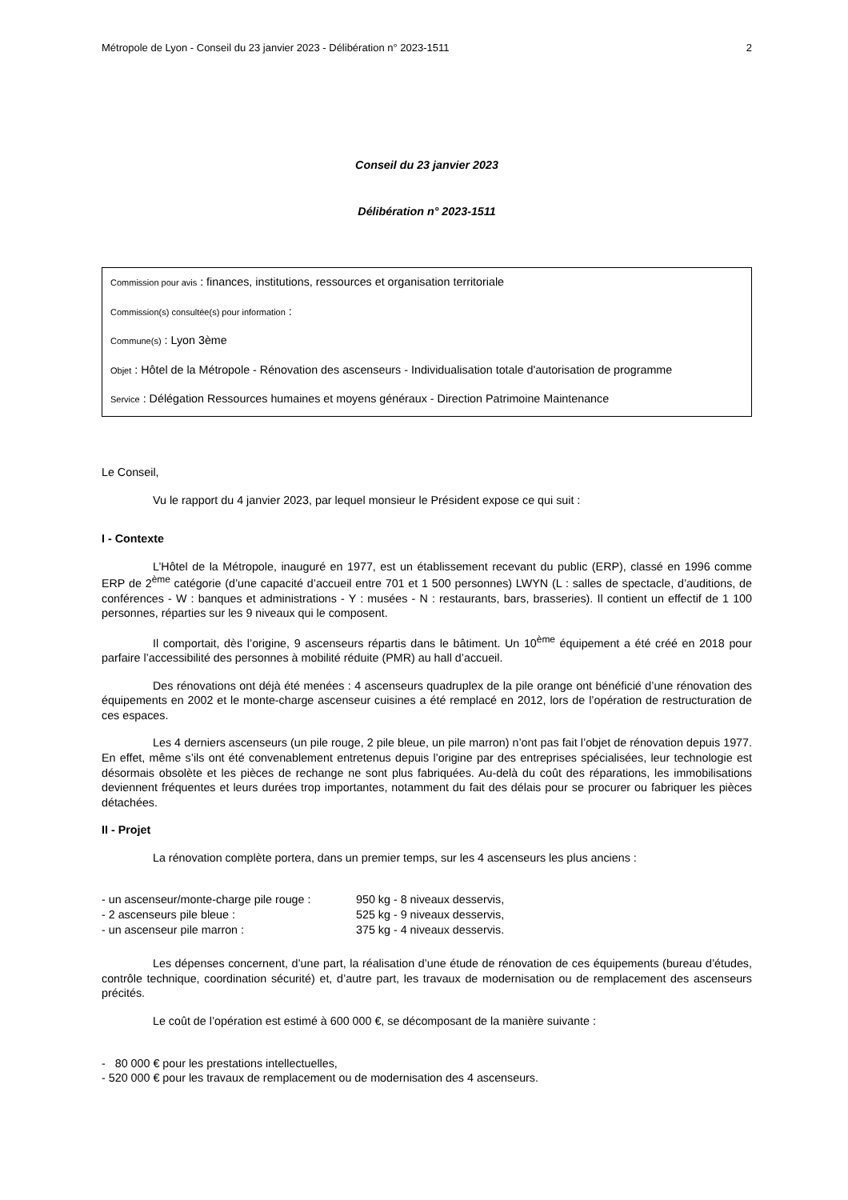Métropole de Lyon - Conseil du 23 janvier 2023 - Délibération n° 2023-1511 2
Conseil du 23 janvier 2023
Délibération n° 2023-1511
Commission pour avis : finances, institutions, ressources et organisation territoriale
Commission(s) consultée(s) pour information :
Commune(s) : Lyon 3ème
Objet : Hôtel de la Métropole - Rénovation des ascenseurs - Individualisation totale d'autorisation de programme
Service : Délégation Ressources humaines et moyens généraux - Direction Patrimoine Maintenance
Le Conseil,
Vu le rapport du 4 janvier 2023, par lequel monsieur le Président expose ce qui suit :
I - Contexte
L’Hôtel de la Métropole, inauguré en 1977, est un établissement recevant du public (ERP), classé en 1996 comme ERP de 2<sup>ème</sup> catégorie (d’une capacité d’accueil entre 701 et 1 500 personnes) LWYN (L : salles de spectacle, d’auditions, de conférences - W : banques et administrations - Y : musées - N : restaurants, bars, brasseries). Il contient un effectif de 1 100 personnes, réparties sur les 9 niveaux qui le composent.
Il comportait, dès l’origine, 9 ascenseurs répartis dans le bâtiment. Un 10<sup>ème</sup> équipement a été créé en 2018 pour parfaire l’accessibilité des personnes à mobilité réduite (PMR) au hall d’accueil.
Des rénovations ont déjà été menées : 4 ascenseurs quadruplex de la pile orange ont bénéficié d’une rénovation des équipements en 2002 et le monte-charge ascenseur cuisines a été remplacé en 2012, lors de l’opération de restructuration de ces espaces.
Les 4 derniers ascenseurs (un pile rouge, 2 pile bleue, un pile marron) n’ont pas fait l’objet de rénovation depuis 1977. En effet, même s’ils ont été convenablement entretenus depuis l’origine par des entreprises spécialisées, leur technologie est désormais obsolète et les pièces de rechange ne sont plus fabriquées. Au-delà du coût des réparations, les immobilisations deviennent fréquentes et leurs durées trop importantes, notamment du fait des délais pour se procurer ou fabriquer les pièces détachées.
II - Projet
La rénovation complète portera, dans un premier temps, sur les 4 ascenseurs les plus anciens :
| - un ascenseur/monte-charge pile rouge : | 950 kg - 8 niveaux desservis, |
| - 2 ascenseurs pile bleue : | 525 kg - 9 niveaux desservis, |
| - un ascenseur pile marron : | 375 kg - 4 niveaux desservis. |
Les dépenses concernent, d’une part, la réalisation d’une étude de rénovation de ces équipements (bureau d’études, contrôle technique, coordination sécurité) et, d’autre part, les travaux de modernisation ou de remplacement des ascenseurs précités.
Le coût de l’opération est estimé à 600 000 €, se décomposant de la manière suivante :
- 80 000 € pour les prestations intellectuelles,
- 520 000 € pour les travaux de remplacement ou de modernisation des 4 ascenseurs.